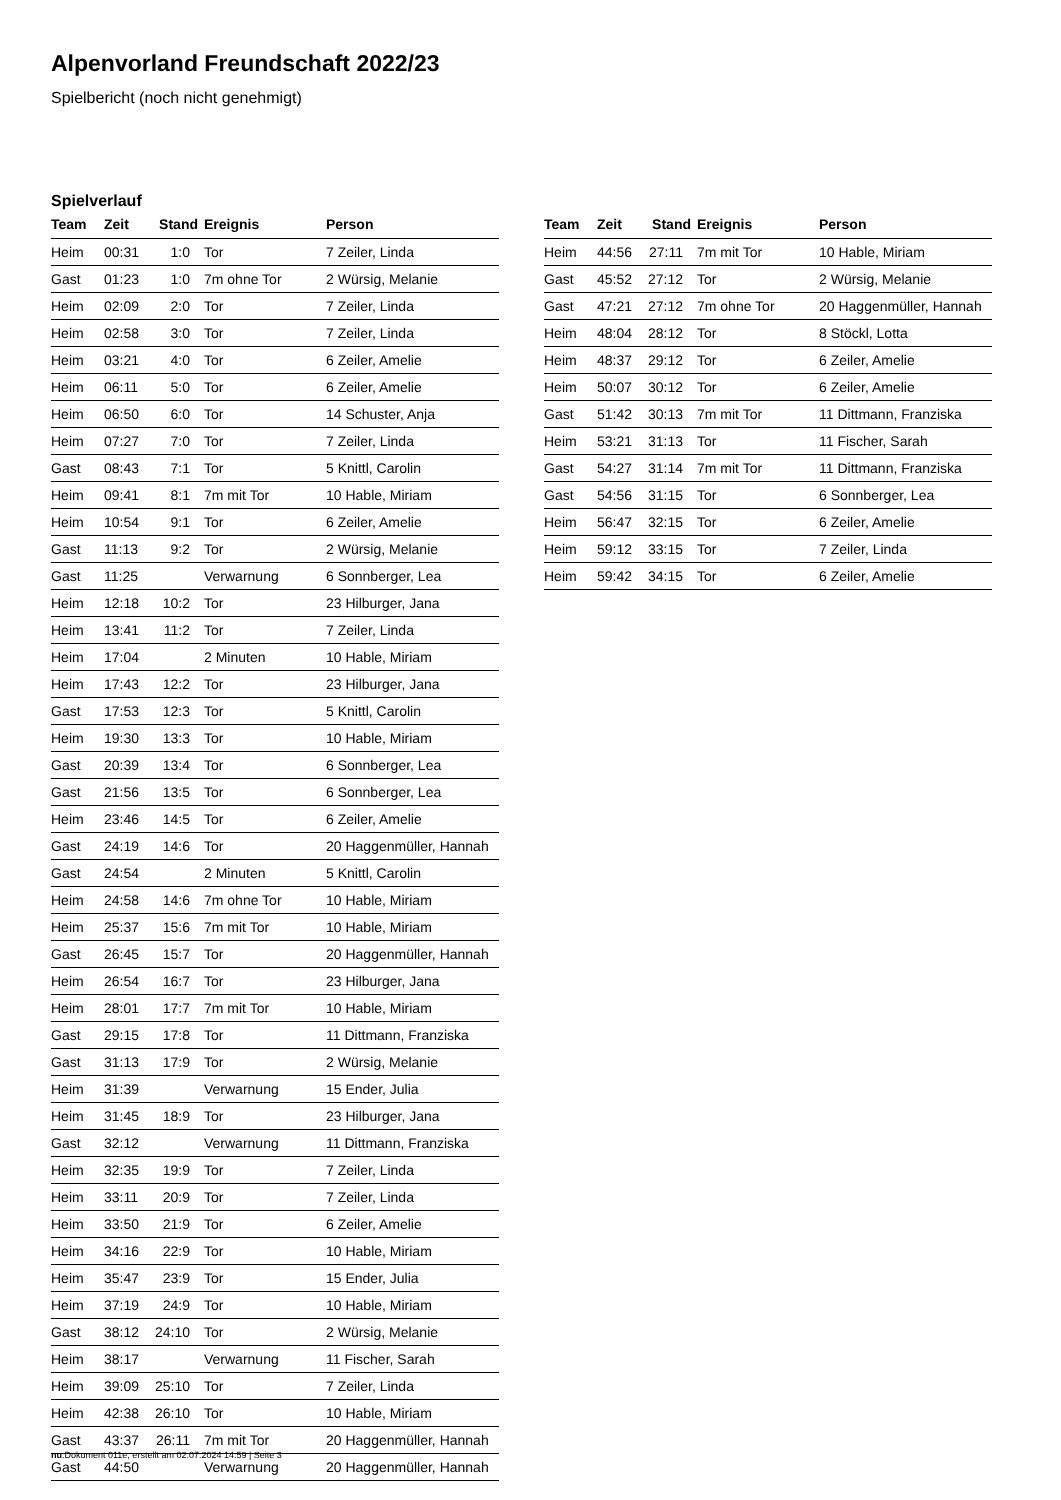Alpenvorland Freundschaft 2022/23
Spielbericht (noch nicht genehmigt)
Spielverlauf
| Team | Zeit | Stand | Ereignis | Person |
| --- | --- | --- | --- | --- |
| Heim | 00:31 | 1:0 | Tor | 7 Zeiler, Linda |
| Gast | 01:23 | 1:0 | 7m ohne Tor | 2 Würsig, Melanie |
| Heim | 02:09 | 2:0 | Tor | 7 Zeiler, Linda |
| Heim | 02:58 | 3:0 | Tor | 7 Zeiler, Linda |
| Heim | 03:21 | 4:0 | Tor | 6 Zeiler, Amelie |
| Heim | 06:11 | 5:0 | Tor | 6 Zeiler, Amelie |
| Heim | 06:50 | 6:0 | Tor | 14 Schuster, Anja |
| Heim | 07:27 | 7:0 | Tor | 7 Zeiler, Linda |
| Gast | 08:43 | 7:1 | Tor | 5 Knittl, Carolin |
| Heim | 09:41 | 8:1 | 7m mit Tor | 10 Hable, Miriam |
| Heim | 10:54 | 9:1 | Tor | 6 Zeiler, Amelie |
| Gast | 11:13 | 9:2 | Tor | 2 Würsig, Melanie |
| Gast | 11:25 | | Verwarnung | 6 Sonnberger, Lea |
| Heim | 12:18 | 10:2 | Tor | 23 Hilburger, Jana |
| Heim | 13:41 | 11:2 | Tor | 7 Zeiler, Linda |
| Heim | 17:04 | | 2 Minuten | 10 Hable, Miriam |
| Heim | 17:43 | 12:2 | Tor | 23 Hilburger, Jana |
| Gast | 17:53 | 12:3 | Tor | 5 Knittl, Carolin |
| Heim | 19:30 | 13:3 | Tor | 10 Hable, Miriam |
| Gast | 20:39 | 13:4 | Tor | 6 Sonnberger, Lea |
| Gast | 21:56 | 13:5 | Tor | 6 Sonnberger, Lea |
| Heim | 23:46 | 14:5 | Tor | 6 Zeiler, Amelie |
| Gast | 24:19 | 14:6 | Tor | 20 Haggenmüller, Hannah |
| Gast | 24:54 | | 2 Minuten | 5 Knittl, Carolin |
| Heim | 24:58 | 14:6 | 7m ohne Tor | 10 Hable, Miriam |
| Heim | 25:37 | 15:6 | 7m mit Tor | 10 Hable, Miriam |
| Gast | 26:45 | 15:7 | Tor | 20 Haggenmüller, Hannah |
| Heim | 26:54 | 16:7 | Tor | 23 Hilburger, Jana |
| Heim | 28:01 | 17:7 | 7m mit Tor | 10 Hable, Miriam |
| Gast | 29:15 | 17:8 | Tor | 11 Dittmann, Franziska |
| Gast | 31:13 | 17:9 | Tor | 2 Würsig, Melanie |
| Heim | 31:39 | | Verwarnung | 15 Ender, Julia |
| Heim | 31:45 | 18:9 | Tor | 23 Hilburger, Jana |
| Gast | 32:12 | | Verwarnung | 11 Dittmann, Franziska |
| Heim | 32:35 | 19:9 | Tor | 7 Zeiler, Linda |
| Heim | 33:11 | 20:9 | Tor | 7 Zeiler, Linda |
| Heim | 33:50 | 21:9 | Tor | 6 Zeiler, Amelie |
| Heim | 34:16 | 22:9 | Tor | 10 Hable, Miriam |
| Heim | 35:47 | 23:9 | Tor | 15 Ender, Julia |
| Heim | 37:19 | 24:9 | Tor | 10 Hable, Miriam |
| Gast | 38:12 | 24:10 | Tor | 2 Würsig, Melanie |
| Heim | 38:17 | | Verwarnung | 11 Fischer, Sarah |
| Heim | 39:09 | 25:10 | Tor | 7 Zeiler, Linda |
| Heim | 42:38 | 26:10 | Tor | 10 Hable, Miriam |
| Gast | 43:37 | 26:11 | 7m mit Tor | 20 Haggenmüller, Hannah |
| Gast | 44:50 | | Verwarnung | 20 Haggenmüller, Hannah |
| Team | Zeit | Stand | Ereignis | Person |
| --- | --- | --- | --- | --- |
| Heim | 44:56 | 27:11 | 7m mit Tor | 10 Hable, Miriam |
| Gast | 45:52 | 27:12 | Tor | 2 Würsig, Melanie |
| Gast | 47:21 | 27:12 | 7m ohne Tor | 20 Haggenmüller, Hannah |
| Heim | 48:04 | 28:12 | Tor | 8 Stöckl, Lotta |
| Heim | 48:37 | 29:12 | Tor | 6 Zeiler, Amelie |
| Heim | 50:07 | 30:12 | Tor | 6 Zeiler, Amelie |
| Gast | 51:42 | 30:13 | 7m mit Tor | 11 Dittmann, Franziska |
| Heim | 53:21 | 31:13 | Tor | 11 Fischer, Sarah |
| Gast | 54:27 | 31:14 | 7m mit Tor | 11 Dittmann, Franziska |
| Gast | 54:56 | 31:15 | Tor | 6 Sonnberger, Lea |
| Heim | 56:47 | 32:15 | Tor | 6 Zeiler, Amelie |
| Heim | 59:12 | 33:15 | Tor | 7 Zeiler, Linda |
| Heim | 59:42 | 34:15 | Tor | 6 Zeiler, Amelie |
nu.Dokument 011e, erstellt am 02.07.2024 14:59 | Seite 3